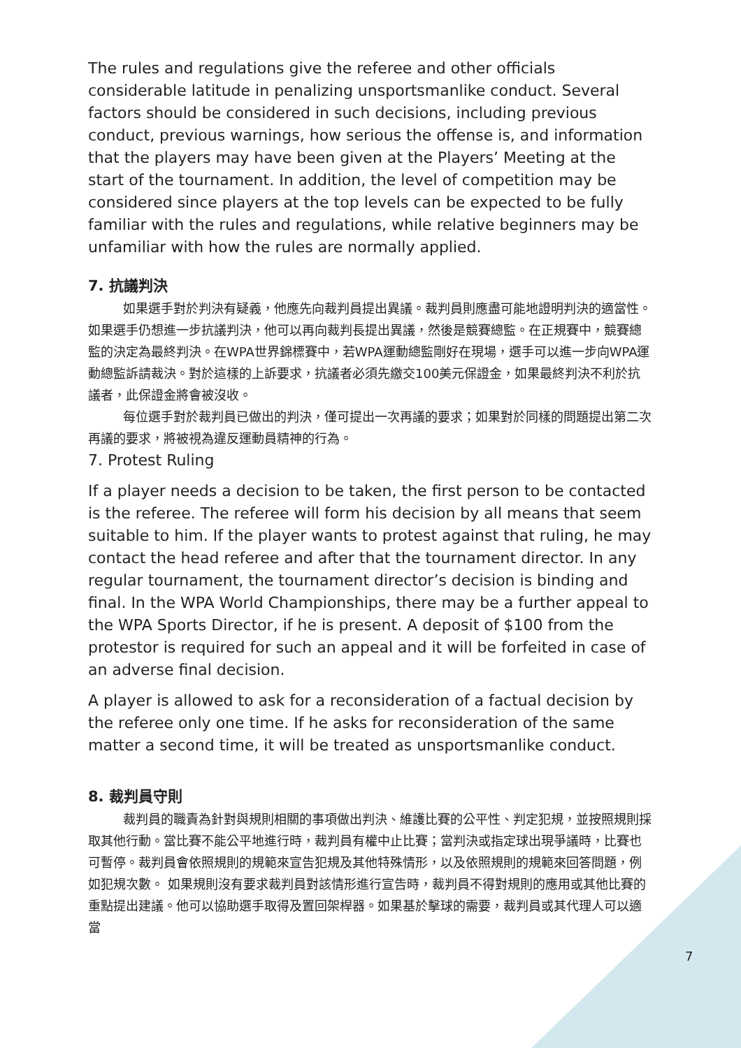The rules and regulations give the referee and other officials considerable latitude in penalizing unsportsmanlike conduct. Several factors should be considered in such decisions, including previous conduct, previous warnings, how serious the offense is, and information that the players may have been given at the Players’ Meeting at the start of the tournament. In addition, the level of competition may be considered since players at the top levels can be expected to be fully familiar with the rules and regulations, while relative beginners may be unfamiliar with how the rules are normally applied.
7. 抗議判決
如果選手對於判決有疑義，他應先向裁判員提出異議。裁判員則應盡可能地證明判決的適當性。如果選手仍想進一步抗議判決，他可以再向裁判長提出異議，然後是競賽總監。在正規賽中，競賽總監的決定為最終判決。在WPA世界錦標賽中，若WPA運動總監剛好在現場，選手可以進一步向WPA運動總監訴請裁決。對於這樣的上訴要求，抗議者必須先繳交100美元保證金，如果最終判決不利於抗議者，此保證金將會被沒收。
每位選手對於裁判員已做出的判決，僅可提出一次再議的要求；如果對於同樣的問題提出第二次再議的要求，將被視為違反運動員精神的行為。
7. Protest Ruling
If a player needs a decision to be taken, the first person to be contacted is the referee. The referee will form his decision by all means that seem suitable to him. If the player wants to protest against that ruling, he may contact the head referee and after that the tournament director. In any regular tournament, the tournament director’s decision is binding and final. In the WPA World Championships, there may be a further appeal to the WPA Sports Director, if he is present. A deposit of $100 from the protestor is required for such an appeal and it will be forfeited in case of an adverse final decision.
A player is allowed to ask for a reconsideration of a factual decision by the referee only one time. If he asks for reconsideration of the same matter a second time, it will be treated as unsportsmanlike conduct.
8. 裁判員守則
裁判員的職責為針對與規則相關的事項做出判決、維護比賽的公平性、判定犯規，並按照規則採取其他行動。當比賽不能公平地進行時，裁判員有權中止比賽；當判決或指定球出現爭議時，比賽也可暫停。裁判員會依照規則的規範來宣告犯規及其他特殊情形，以及依照規則的規範來回答問題，例如犯規次數。 如果規則沒有要求裁判員對該情形進行宣告時，裁判員不得對規則的應用或其他比賽的重點提出建議。他可以協助選手取得及置回架桿器。如果基於擊球的需要，裁判員或其代理人可以適當
7